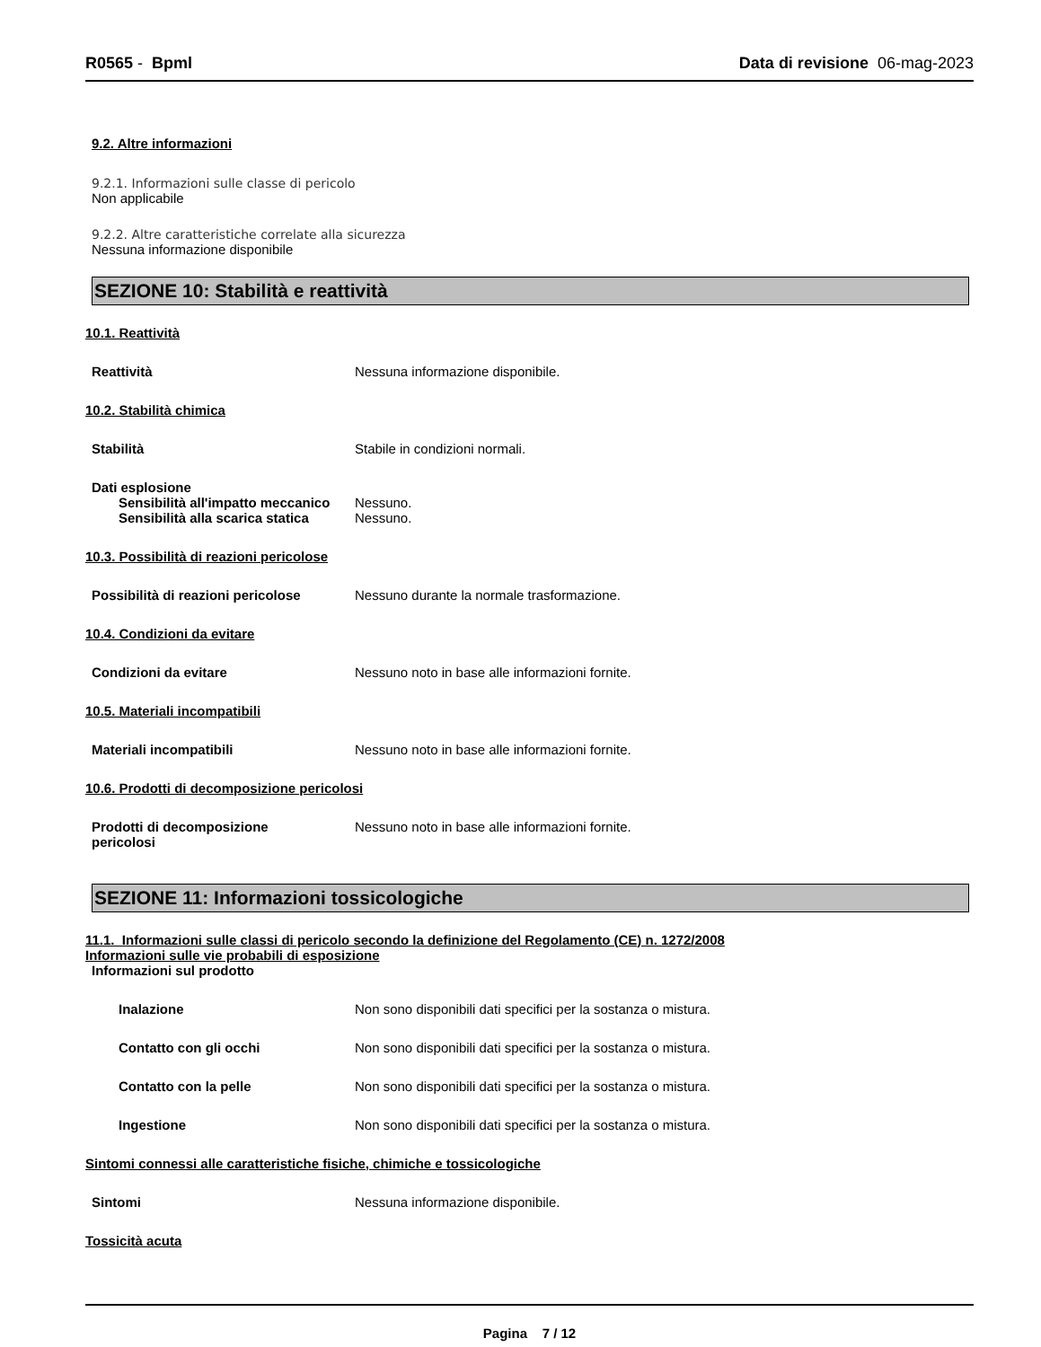R0565 - Bpml Data di revisione 06-mag-2023
9.2. Altre informazioni
9.2.1. Informazioni sulle classe di pericolo
Non applicabile
9.2.2. Altre caratteristiche correlate alla sicurezza
Nessuna informazione disponibile
SEZIONE 10: Stabilità e reattività
10.1. Reattività
Reattività Nessuna informazione disponibile.
10.2. Stabilità chimica
Stabilità Stabile in condizioni normali.
Dati esplosione
Sensibilità all'impatto meccanico Nessuno.
Sensibilità alla scarica statica Nessuno.
10.3. Possibilità di reazioni pericolose
Possibilità di reazioni pericolose Nessuno durante la normale trasformazione.
10.4. Condizioni da evitare
Condizioni da evitare Nessuno noto in base alle informazioni fornite.
10.5. Materiali incompatibili
Materiali incompatibili Nessuno noto in base alle informazioni fornite.
10.6. Prodotti di decomposizione pericolosi
Prodotti di decomposizione pericolosi Nessuno noto in base alle informazioni fornite.
SEZIONE 11: Informazioni tossicologiche
11.1. Informazioni sulle classi di pericolo secondo la definizione del Regolamento (CE) n. 1272/2008
Informazioni sulle vie probabili di esposizione
Informazioni sul prodotto
Inalazione Non sono disponibili dati specifici per la sostanza o mistura.
Contatto con gli occhi Non sono disponibili dati specifici per la sostanza o mistura.
Contatto con la pelle Non sono disponibili dati specifici per la sostanza o mistura.
Ingestione Non sono disponibili dati specifici per la sostanza o mistura.
Sintomi connessi alle caratteristiche fisiche, chimiche e tossicologiche
Sintomi Nessuna informazione disponibile.
Tossicità acuta
Pagina 7 / 12